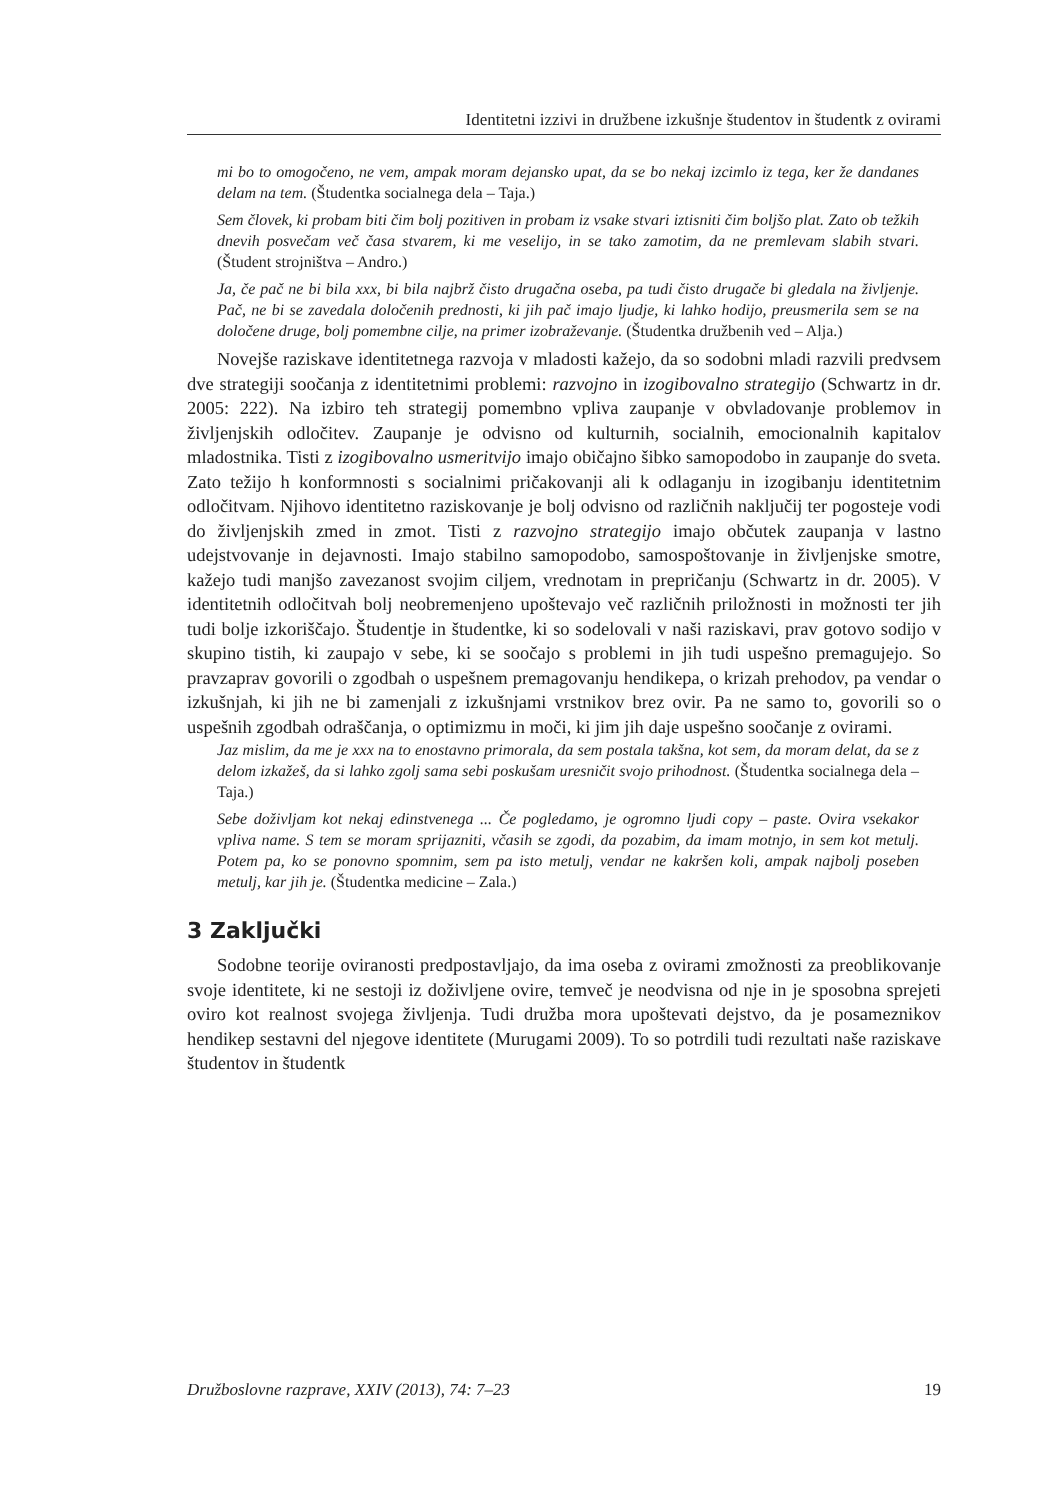Identitetni izzivi in družbene izkušnje študentov in študentk z ovirami
mi bo to omogočeno, ne vem, ampak moram dejansko upat, da se bo nekaj izcimlo iz tega, ker že dandanes delam na tem. (Študentka socialnega dela – Taja.)
Sem človek, ki probam biti čim bolj pozitiven in probam iz vsake stvari iztisniti čim boljšo plat. Zato ob težkih dnevih posvečam več časa stvarem, ki me veselijo, in se tako zamotim, da ne premlevam slabih stvari. (Študent strojništva – Andro.)
Ja, če pač ne bi bila xxx, bi bila najbrž čisto drugačna oseba, pa tudi čisto drugače bi gledala na življenje. Pač, ne bi se zavedala določenih prednosti, ki jih pač imajo ljudje, ki lahko hodijo, preusmerila sem se na določene druge, bolj pomembne cilje, na primer izobraževanje. (Študentka družbenih ved – Alja.)
Novejše raziskave identitetnega razvoja v mladosti kažejo, da so sodobni mladi razvili predvsem dve strategiji soočanja z identitetnimi problemi: razvojno in izogibovalno strategijo (Schwartz in dr. 2005: 222). Na izbiro teh strategij pomembno vpliva zaupanje v obvladovanje problemov in življenjskih odločitev. Zaupanje je odvisno od kulturnih, socialnih, emocionalnih kapitalov mladostnika. Tisti z izogibovalno usmeritvijo imajo običajno šibko samopodobo in zaupanje do sveta. Zato težijo h konformnosti s socialnimi pričakovanji ali k odlaganju in izogibanju identitetnim odločitvam. Njihovo identitetno raziskovanje je bolj odvisno od različnih naključij ter pogosteje vodi do življenjskih zmed in zmot. Tisti z razvojno strategijo imajo občutek zaupanja v lastno udejstvovanje in dejavnosti. Imajo stabilno samopodobo, samospoštovanje in življenjske smotre, kažejo tudi manjšo zavezanost svojim ciljem, vrednotam in prepričanju (Schwartz in dr. 2005). V identitetnih odločitvah bolj neobremenjeno upoštevajo več različnih priložnosti in možnosti ter jih tudi bolje izkoriščajo. Študentje in študentke, ki so sodelovali v naši raziskavi, prav gotovo sodijo v skupino tistih, ki zaupajo v sebe, ki se soočajo s problemi in jih tudi uspešno premagujejo. So pravzaprav govorili o zgodbah o uspešnem premagovanju hendikepa, o krizah prehodov, pa vendar o izkušnjah, ki jih ne bi zamenjali z izkušnjami vrstnikov brez ovir. Pa ne samo to, govorili so o uspešnih zgodbah odraščanja, o optimizmu in moči, ki jim jih daje uspešno soočanje z ovirami.
Jaz mislim, da me je xxx na to enostavno primorala, da sem postala takšna, kot sem, da moram delat, da se z delom izkažeš, da si lahko zgolj sama sebi poskušam uresničit svojo prihodnost. (Študentka socialnega dela – Taja.)
Sebe doživljam kot nekaj edinstvenega ... Če pogledamo, je ogromno ljudi copy – paste. Ovira vsekakor vpliva name. S tem se moram sprijazniti, včasih se zgodi, da pozabim, da imam motnjo, in sem kot metulj. Potem pa, ko se ponovno spomnim, sem pa isto metulj, vendar ne kakršen koli, ampak najbolj poseben metulj, kar jih je. (Študentka medicine – Zala.)
3 Zaključki
Sodobne teorije oviranosti predpostavljajo, da ima oseba z ovirami zmožnosti za preoblikovanje svoje identitete, ki ne sestoji iz doživljene ovire, temveč je neodvisna od nje in je sposobna sprejeti oviro kot realnost svojega življenja. Tudi družba mora upoštevati dejstvo, da je posameznikov hendikep sestavni del njegove identitete (Murugami 2009). To so potrdili tudi rezultati naše raziskave študentov in študentk
Družboslovne razprave, XXIV (2013), 74: 7–23 19